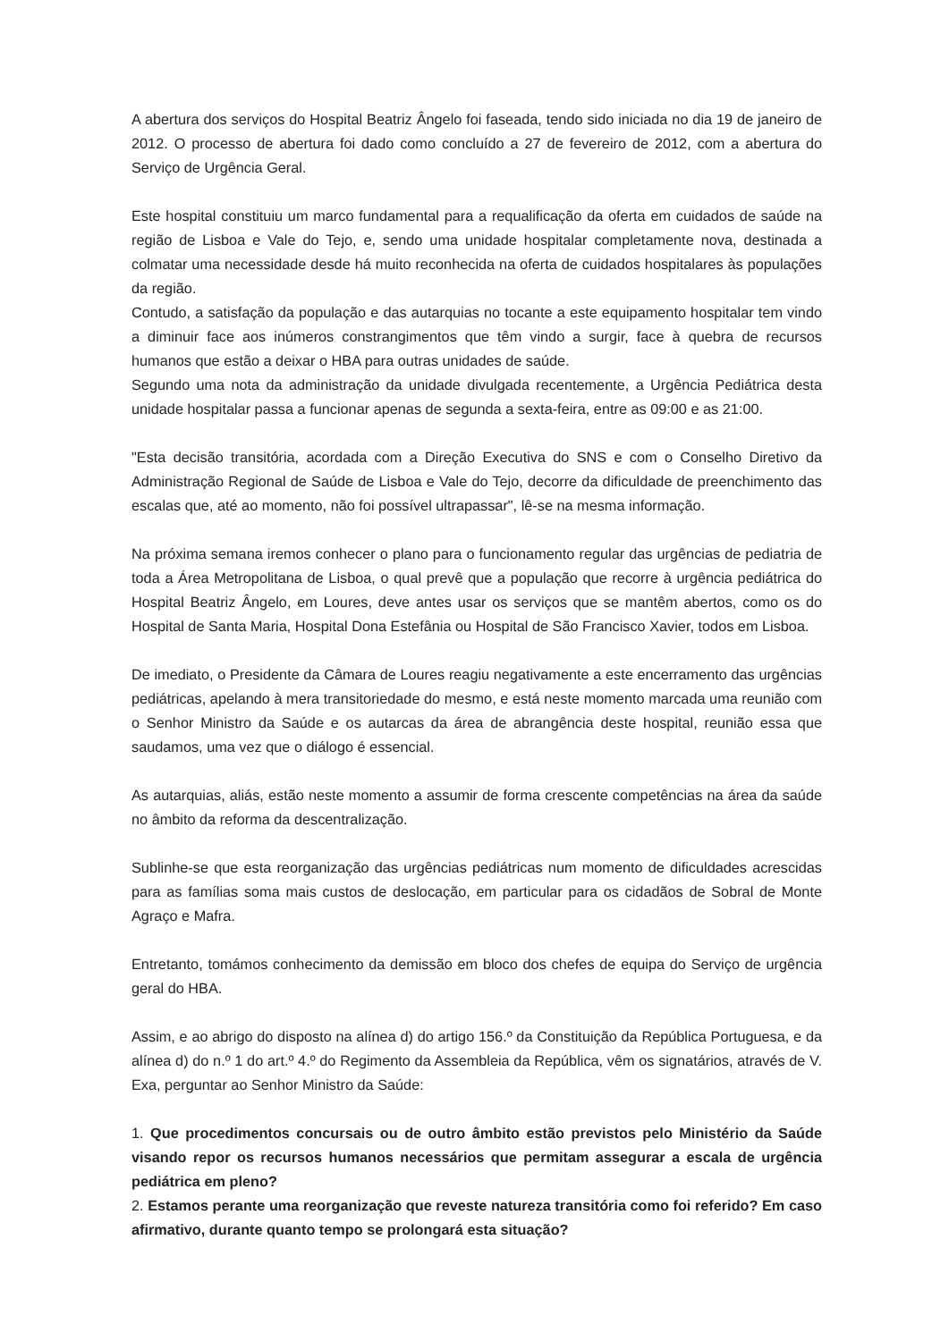A abertura dos serviços do Hospital Beatriz Ângelo foi faseada, tendo sido iniciada no dia 19 de janeiro de 2012. O processo de abertura foi dado como concluído a 27 de fevereiro de 2012, com a abertura do Serviço de Urgência Geral.
Este hospital constituiu um marco fundamental para a requalificação da oferta em cuidados de saúde na região de Lisboa e Vale do Tejo, e, sendo uma unidade hospitalar completamente nova, destinada a colmatar uma necessidade desde há muito reconhecida na oferta de cuidados hospitalares às populações da região.
Contudo, a satisfação da população e das autarquias no tocante a este equipamento hospitalar tem vindo a diminuir face aos inúmeros constrangimentos que têm vindo a surgir, face à quebra de recursos humanos que estão a deixar o HBA para outras unidades de saúde.
Segundo uma nota da administração da unidade divulgada recentemente, a Urgência Pediátrica desta unidade hospitalar passa a funcionar apenas de segunda a sexta-feira, entre as 09:00 e as 21:00.
"Esta decisão transitória, acordada com a Direção Executiva do SNS e com o Conselho Diretivo da Administração Regional de Saúde de Lisboa e Vale do Tejo, decorre da dificuldade de preenchimento das escalas que, até ao momento, não foi possível ultrapassar", lê-se na mesma informação.
Na próxima semana iremos conhecer o plano para o funcionamento regular das urgências de pediatria de toda a Área Metropolitana de Lisboa, o qual prevê que a população que recorre à urgência pediátrica do Hospital Beatriz Ângelo, em Loures, deve antes usar os serviços que se mantêm abertos, como os do Hospital de Santa Maria, Hospital Dona Estefânia ou Hospital de São Francisco Xavier, todos em Lisboa.
De imediato, o Presidente da Câmara de Loures reagiu negativamente a este encerramento das urgências pediátricas, apelando à mera transitoriedade do mesmo, e está neste momento marcada uma reunião com o Senhor Ministro da Saúde e os autarcas da área de abrangência deste hospital, reunião essa que saudamos, uma vez que o diálogo é essencial.
As autarquias, aliás, estão neste momento a assumir de forma crescente competências na área da saúde no âmbito da reforma da descentralização.
Sublinhe-se que esta reorganização das urgências pediátricas num momento de dificuldades acrescidas para as famílias soma mais custos de deslocação, em particular para os cidadãos de Sobral de Monte Agraço e Mafra.
Entretanto, tomámos conhecimento da demissão em bloco dos chefes de equipa do Serviço de urgência geral do HBA.
Assim, e ao abrigo do disposto na alínea d) do artigo 156.º da Constituição da República Portuguesa, e da alínea d) do n.º 1 do art.º 4.º do Regimento da Assembleia da República, vêm os signatários, através de V. Exa, perguntar ao Senhor Ministro da Saúde:
1. Que procedimentos concursais ou de outro âmbito estão previstos pelo Ministério da Saúde visando repor os recursos humanos necessários que permitam assegurar a escala de urgência pediátrica em pleno?
2. Estamos perante uma reorganização que reveste natureza transitória como foi referido? Em caso afirmativo, durante quanto tempo se prolongará esta situação?